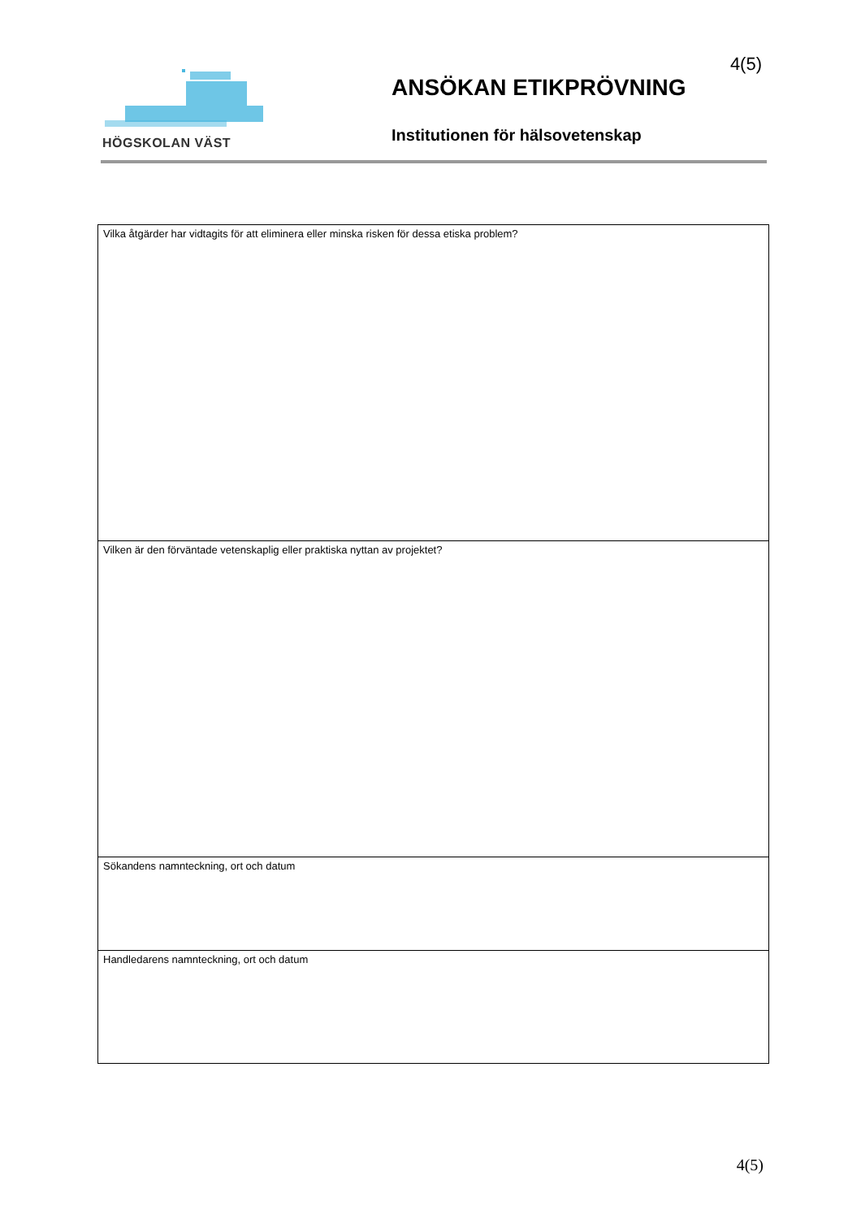HÖGSKOLAN VÄST 4(5)
ANSÖKAN ETIKPRÖVNING
Institutionen för hälsovetenskap
| Vilka åtgärder har vidtagits för att eliminera eller minska risken för dessa etiska problem? |
| Vilken är den förväntade vetenskaplig eller praktiska nyttan av projektet? |
| Sökandens namnteckning, ort och datum |
| Handledarens namnteckning, ort och datum |
4(5)